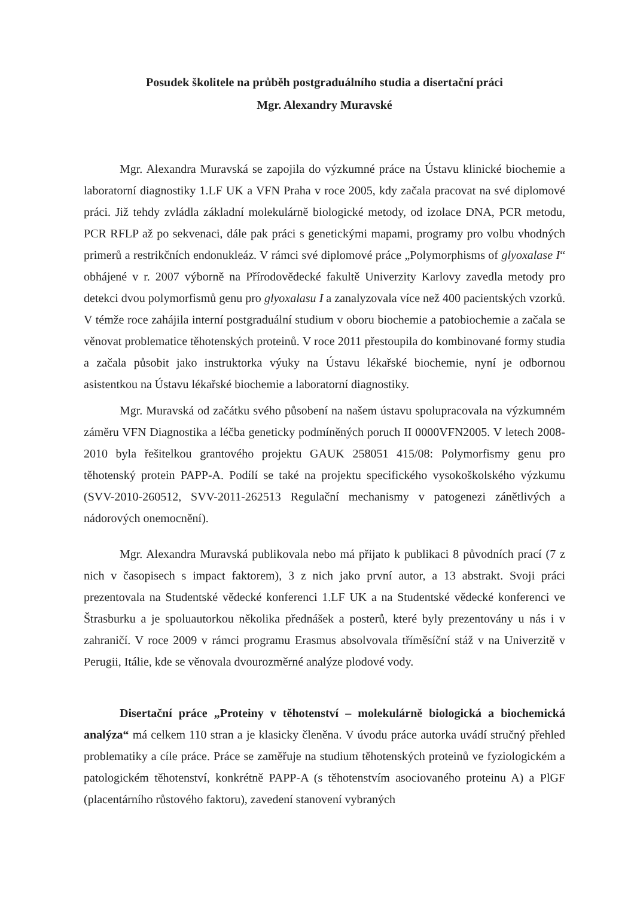Posudek školitele na průběh postgraduálního studia a disertační práci
Mgr. Alexandry Muravské
Mgr. Alexandra Muravská se zapojila do výzkumné práce na Ústavu klinické biochemie a laboratorní diagnostiky 1.LF UK a VFN Praha v roce 2005, kdy začala pracovat na své diplomové práci. Již tehdy zvládla základní molekulárně biologické metody, od izolace DNA, PCR metodu, PCR RFLP až po sekvenaci, dále pak práci s genetickými mapami, programy pro volbu vhodných primerů a restrikčních endonukleáz. V rámci své diplomové práce „Polymorphisms of glyoxalase I“ obhájené v r. 2007 výborně na Přírodovědecké fakultě Univerzity Karlovy zavedla metody pro detekci dvou polymorfismů genu pro glyoxalasu I a zanalyzovala více než 400 pacientských vzorků. V témže roce zahájila interní postgraduální studium v oboru biochemie a patobiochemie a začala se věnovat problematice těhotenských proteinů. V roce 2011 přestoupila do kombinované formy studia a začala působit jako instruktorka výuky na Ústavu lékařské biochemie, nyní je odbornou asistentkou na Ústavu lékařské biochemie a laboratorní diagnostiky.
Mgr. Muravská od začátku svého působení na našem ústavu spolupracovala na výzkumném záměru VFN Diagnostika a léčba geneticky podmíněných poruch II 0000VFN2005. V letech 2008-2010 byla řešitelkou grantového projektu GAUK 258051 415/08: Polymorfismy genu pro těhotenský protein PAPP-A. Podílí se také na projektu specifického vysokoškolského výzkumu (SVV-2010-260512, SVV-2011-262513 Regulační mechanismy v patogenezi zánětlivých a nádorových onemocnění).
Mgr. Alexandra Muravská publikovala nebo má přijato k publikaci 8 původních prací (7 z nich v časopisech s impact faktorem), 3 z nich jako první autor, a 13 abstrakt. Svoji práci prezentovala na Studentské vědecké konferenci 1.LF UK a na Studentské vědecké konferenci ve Štrasburku a je spoluautorkou několika přednášek a posterů, které byly prezentovány u nás i v zahraničí. V roce 2009 v rámci programu Erasmus absolvovala tříměsíční stáž v na Univerzitě v Perugii, Itálie, kde se věnovala dvourozměrné analýze plodové vody.
Disertační práce „Proteiny v těhotenství – molekulárně biologická a biochemická analýza“ má celkem 110 stran a je klasicky členěna. V úvodu práce autorka uvádí stručný přehled problematiky a cíle práce. Práce se zaměřuje na studium těhotenských proteinů ve fyziologickém a patologickém těhotenství, konkrétně PAPP-A (s těhotenstvím asociovaného proteinu A) a PlGF (placentárního růstového faktoru), zavedení stanovení vybraných